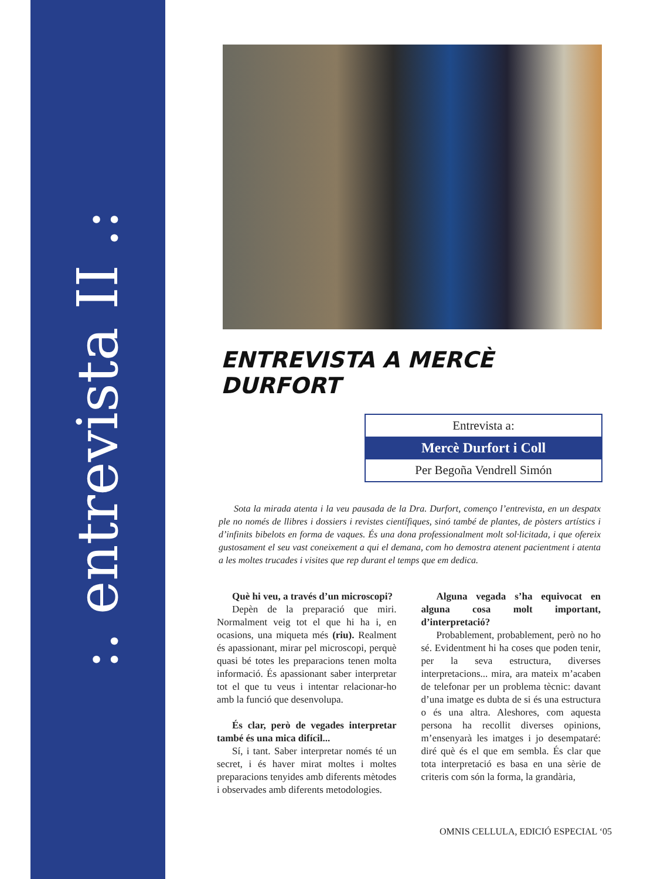:. entrevista II .:
ENTREVISTA A MERCÈ DURFORT
Entrevista a:
Mercè Durfort i Coll
Per Begoña Vendrell Simón
Sota la mirada atenta i la veu pausada de la Dra. Durfort, començo l’entrevista, en un despatx ple no només de llibres i dossiers i revistes científiques, sinó també de plantes, de pòsters artístics i d’infinits bibelots en forma de vaques. És una dona professionalment molt sol·licitada, i que ofereix gustosament el seu vast coneixement a qui el demana, com ho demostra atenent pacientment i atenta a les moltes trucades i visites que rep durant el temps que em dedica.
Què hi veu, a través d’un microscopi?
Depèn de la preparació que miri. Normalment veig tot el que hi ha i, en ocasions, una miqueta més (riu). Realment és apassionant, mirar pel microscopi, perquè quasi bé totes les preparacions tenen molta informació. És apassionant saber interpretar tot el que tu veus i intentar relacionar-ho amb la funció que desenvolupa.
És clar, però de vegades interpretar també és una mica difícil...
Sí, i tant. Saber interpretar només té un secret, i és haver mirat moltes i moltes preparacions tenyides amb diferents mètodes i observades amb diferents metodologies.
Alguna vegada s’ha equivocat en alguna cosa molt important, d’interpretació?
Probablement, probablement, però no ho sé. Evidentment hi ha coses que poden tenir, per la seva estructura, diverses interpretacions... mira, ara mateix m’acaben de telefonar per un problema tècnic: davant d’una imatge es dubta de si és una estructura o és una altra. Aleshores, com aquesta persona ha recollit diverses opinions, m’ensenyarà les imatges i jo desempataré: diré què és el que em sembla. És clar que tota interpretació es basa en una sèrie de criteris com són la forma, la grandària,
OMNIS CELLULA, EDICIÓ ESPECIAL ‘05